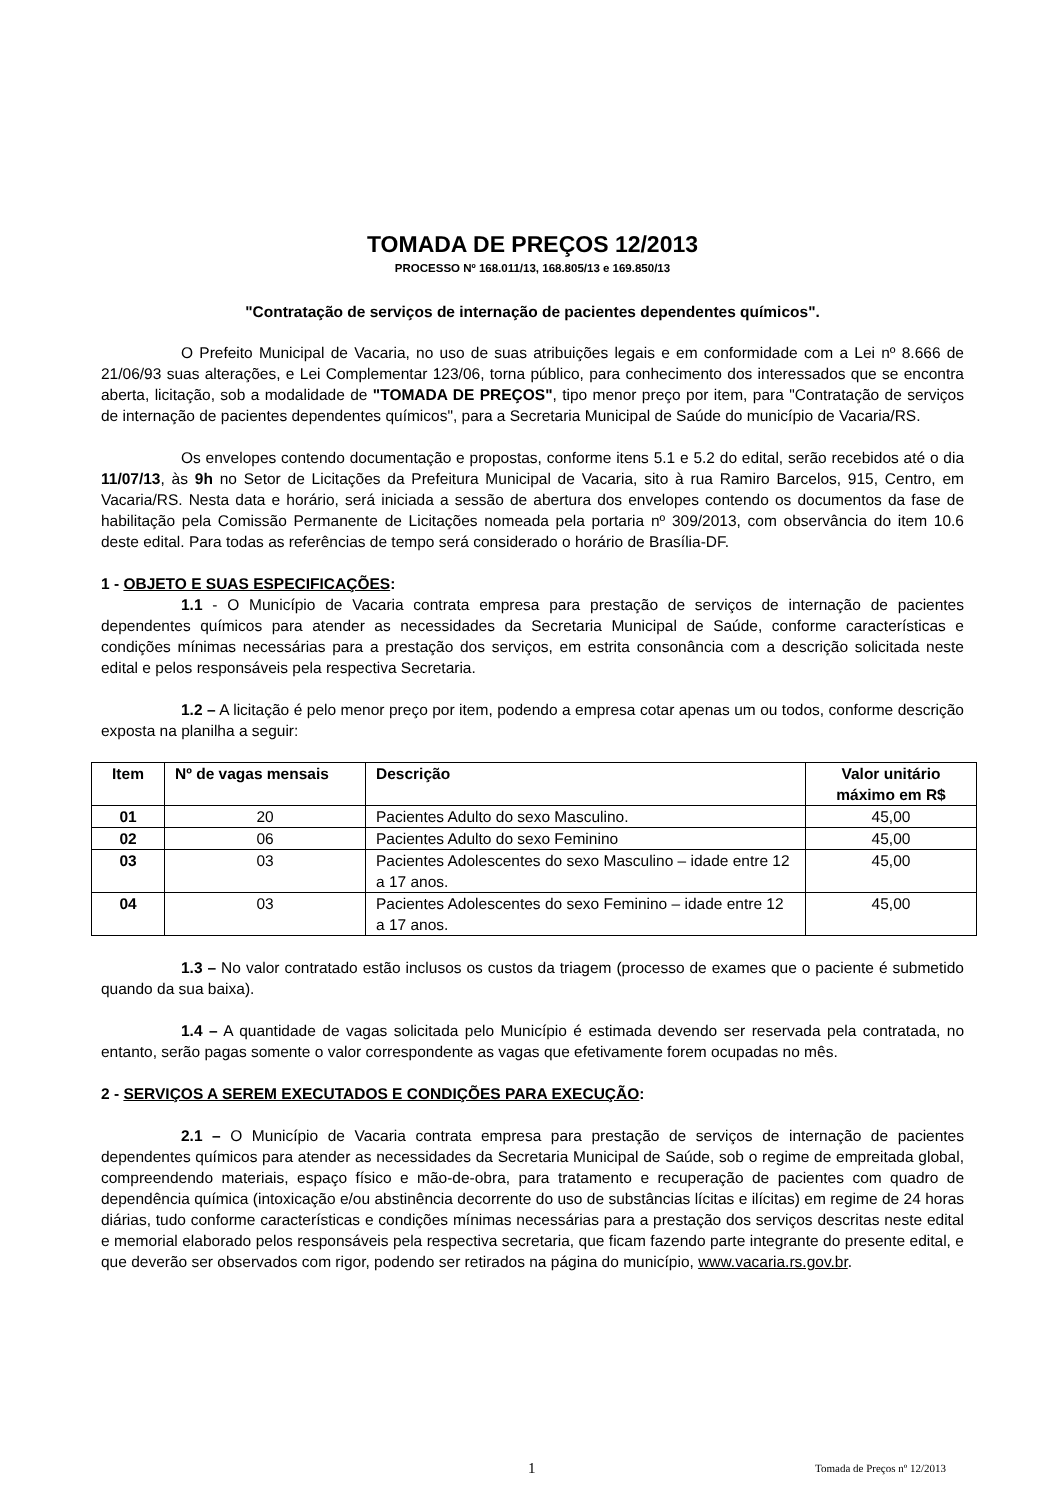TOMADA DE PREÇOS 12/2013
PROCESSO Nº 168.011/13, 168.805/13 e 169.850/13
"Contratação de serviços de internação de pacientes dependentes químicos".
O Prefeito Municipal de Vacaria, no uso de suas atribuições legais e em conformidade com a Lei nº 8.666 de 21/06/93 suas alterações, e Lei Complementar 123/06, torna público, para conhecimento dos interessados que se encontra aberta, licitação, sob a modalidade de "TOMADA DE PREÇOS", tipo menor preço por item, para "Contratação de serviços de internação de pacientes dependentes químicos", para a Secretaria Municipal de Saúde do município de Vacaria/RS.
Os envelopes contendo documentação e propostas, conforme itens 5.1 e 5.2 do edital, serão recebidos até o dia 11/07/13, às 9h no Setor de Licitações da Prefeitura Municipal de Vacaria, sito à rua Ramiro Barcelos, 915, Centro, em Vacaria/RS. Nesta data e horário, será iniciada a sessão de abertura dos envelopes contendo os documentos da fase de habilitação pela Comissão Permanente de Licitações nomeada pela portaria nº 309/2013, com observância do item 10.6 deste edital. Para todas as referências de tempo será considerado o horário de Brasília-DF.
1 - OBJETO E SUAS ESPECIFICAÇÕES:
1.1 - O Município de Vacaria contrata empresa para prestação de serviços de internação de pacientes dependentes químicos para atender as necessidades da Secretaria Municipal de Saúde, conforme características e condições mínimas necessárias para a prestação dos serviços, em estrita consonância com a descrição solicitada neste edital e pelos responsáveis pela respectiva Secretaria.
1.2 – A licitação é pelo menor preço por item, podendo a empresa cotar apenas um ou todos, conforme descrição exposta na planilha a seguir:
| Item | Nº de vagas mensais | Descrição | Valor unitário máximo em R$ |
| --- | --- | --- | --- |
| 01 | 20 | Pacientes Adulto do sexo Masculino. | 45,00 |
| 02 | 06 | Pacientes Adulto do sexo Feminino | 45,00 |
| 03 | 03 | Pacientes Adolescentes do sexo Masculino – idade entre 12 a 17 anos. | 45,00 |
| 04 | 03 | Pacientes Adolescentes do sexo Feminino – idade entre 12 a 17 anos. | 45,00 |
1.3 – No valor contratado estão inclusos os custos da triagem (processo de exames que o paciente é submetido quando da sua baixa).
1.4 – A quantidade de vagas solicitada pelo Município é estimada devendo ser reservada pela contratada, no entanto, serão pagas somente o valor correspondente as vagas que efetivamente forem ocupadas no mês.
2 - SERVIÇOS A SEREM EXECUTADOS E CONDIÇÕES PARA EXECUÇÃO:
2.1 – O Município de Vacaria contrata empresa para prestação de serviços de internação de pacientes dependentes químicos para atender as necessidades da Secretaria Municipal de Saúde, sob o regime de empreitada global, compreendendo materiais, espaço físico e mão-de-obra, para tratamento e recuperação de pacientes com quadro de dependência química (intoxicação e/ou abstinência decorrente do uso de substâncias lícitas e ilícitas) em regime de 24 horas diárias, tudo conforme características e condições mínimas necessárias para a prestação dos serviços descritas neste edital e memorial elaborado pelos responsáveis pela respectiva secretaria, que ficam fazendo parte integrante do presente edital, e que deverão ser observados com rigor, podendo ser retirados na página do município, www.vacaria.rs.gov.br.
1 Tomada de Preços nº 12/2013